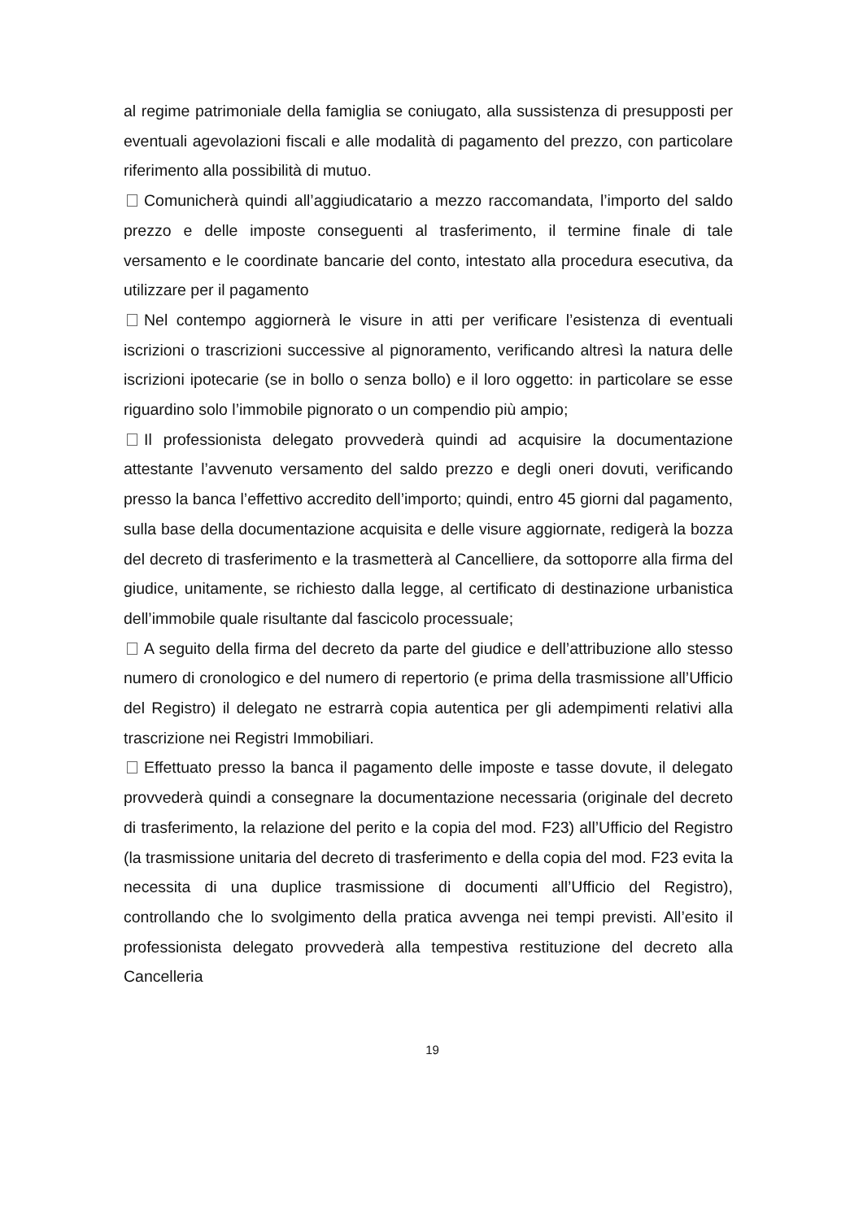al regime patrimoniale della famiglia se coniugato, alla sussistenza di presupposti per eventuali agevolazioni fiscali e alle modalità di pagamento del prezzo, con particolare riferimento alla possibilità di mutuo.
Comunicherà quindi all’aggiudicatario a mezzo raccomandata, l’importo del saldo prezzo e delle imposte conseguenti al trasferimento, il termine finale di tale versamento e le coordinate bancarie del conto, intestato alla procedura esecutiva, da utilizzare per il pagamento
Nel contempo aggiornerà le visure in atti per verificare l’esistenza di eventuali iscrizioni o trascrizioni successive al pignoramento, verificando altresì la natura delle iscrizioni ipotecarie (se in bollo o senza bollo) e il loro oggetto: in particolare se esse riguardino solo l’immobile pignorato o un compendio più ampio;
Il professionista delegato provvederà quindi ad acquisire la documentazione attestante l’avvenuto versamento del saldo prezzo e degli oneri dovuti, verificando presso la banca l’effettivo accredito dell’importo; quindi, entro 45 giorni dal pagamento, sulla base della documentazione acquisita e delle visure aggiornate, redigerà la bozza del decreto di trasferimento e la trasmetterà al Cancelliere, da sottoporre alla firma del giudice, unitamente, se richiesto dalla legge, al certificato di destinazione urbanistica dell’immobile quale risultante dal fascicolo processuale;
A seguito della firma del decreto da parte del giudice e dell’attribuzione allo stesso numero di cronologico e del numero di repertorio (e prima della trasmissione all’Ufficio del Registro) il delegato ne estrarrà copia autentica per gli adempimenti relativi alla trascrizione nei Registri Immobiliari.
Effettuato presso la banca il pagamento delle imposte e tasse dovute, il delegato provvederà quindi a consegnare la documentazione necessaria (originale del decreto di trasferimento, la relazione del perito e la copia del mod. F23) all’Ufficio del Registro (la trasmissione unitaria del decreto di trasferimento e della copia del mod. F23 evita la necessita di una duplice trasmissione di documenti all’Ufficio del Registro), controllando che lo svolgimento della pratica avvenga nei tempi previsti. All’esito il professionista delegato provvederà alla tempestiva restituzione del decreto alla Cancelleria
19